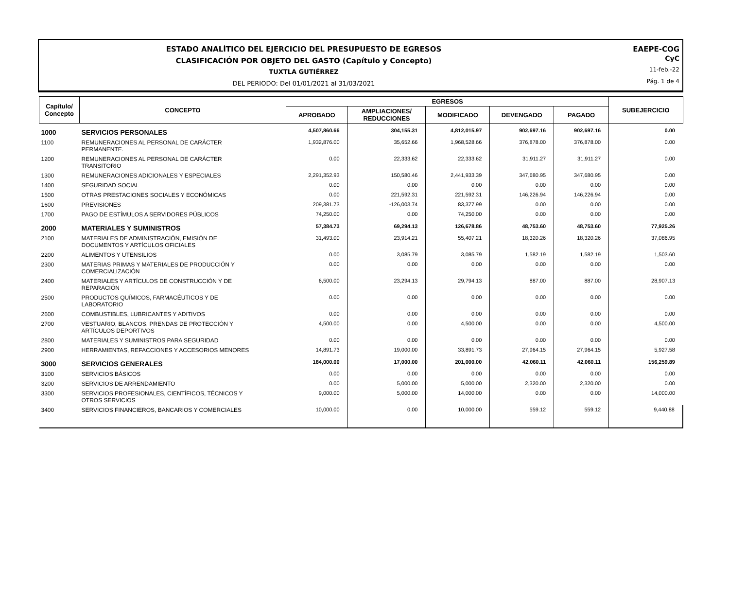ESTADO ANALÍTICO DEL EJERCICIO DEL PRESUPUESTO DE EGRESOS
CLASIFICACIÓN POR OBJETO DEL GASTO (Capítulo y Concepto)
TUXTLA GUTIÉRREZ
DEL PERIODO: Del 01/01/2021 al 31/03/2021
EAEPE-COG
CyC
11-feb.-22
Pág. 1 de 4
| Capítulo/ Concepto | CONCEPTO | EGRESOS | | | | | SUBEJERCICIO |
| --- | --- | --- | --- | --- | --- | --- | --- |
| | | APROBADO | AMPLIACIONES/ REDUCCIONES | MODIFICADO | DEVENGADO | PAGADO | |
| 1000 | SERVICIOS PERSONALES | 4,507,860.66 | 304,155.31 | 4,812,015.97 | 902,697.16 | 902,697.16 | 0.00 |
| 1100 | REMUNERACIONES AL PERSONAL DE CARÁCTER PERMANENTE. | 1,932,876.00 | 35,652.66 | 1,968,528.66 | 376,878.00 | 376,878.00 | 0.00 |
| 1200 | REMUNERACIONES AL PERSONAL DE CARÁCTER TRANSITORIO | 0.00 | 22,333.62 | 22,333.62 | 31,911.27 | 31,911.27 | 0.00 |
| 1300 | REMUNERACIONES ADICIONALES Y ESPECIALES | 2,291,352.93 | 150,580.46 | 2,441,933.39 | 347,680.95 | 347,680.95 | 0.00 |
| 1400 | SEGURIDAD SOCIAL | 0.00 | 0.00 | 0.00 | 0.00 | 0.00 | 0.00 |
| 1500 | OTRAS PRESTACIONES SOCIALES Y ECONÓMICAS | 0.00 | 221,592.31 | 221,592.31 | 146,226.94 | 146,226.94 | 0.00 |
| 1600 | PREVISIONES | 209,381.73 | -126,003.74 | 83,377.99 | 0.00 | 0.00 | 0.00 |
| 1700 | PAGO DE ESTÍMULOS A SERVIDORES PÚBLICOS | 74,250.00 | 0.00 | 74,250.00 | 0.00 | 0.00 | 0.00 |
| 2000 | MATERIALES Y SUMINISTROS | 57,384.73 | 69,294.13 | 126,678.86 | 48,753.60 | 48,753.60 | 77,925.26 |
| 2100 | MATERIALES DE ADMINISTRACIÓN, EMISIÓN DE DOCUMENTOS Y ARTÍCULOS OFICIALES | 31,493.00 | 23,914.21 | 55,407.21 | 18,320.26 | 18,320.26 | 37,086.95 |
| 2200 | ALIMENTOS Y UTENSILIOS | 0.00 | 3,085.79 | 3,085.79 | 1,582.19 | 1,582.19 | 1,503.60 |
| 2300 | MATERIAS PRIMAS Y MATERIALES DE PRODUCCIÓN Y COMERCIALIZACIÓN | 0.00 | 0.00 | 0.00 | 0.00 | 0.00 | 0.00 |
| 2400 | MATERIALES Y ARTÍCULOS DE CONSTRUCCIÓN Y DE REPARACIÓN | 6,500.00 | 23,294.13 | 29,794.13 | 887.00 | 887.00 | 28,907.13 |
| 2500 | PRODUCTOS QUÍMICOS, FARMACÉUTICOS Y DE LABORATORIO | 0.00 | 0.00 | 0.00 | 0.00 | 0.00 | 0.00 |
| 2600 | COMBUSTIBLES, LUBRICANTES Y ADITIVOS | 0.00 | 0.00 | 0.00 | 0.00 | 0.00 | 0.00 |
| 2700 | VESTUARIO, BLANCOS, PRENDAS DE PROTECCIÓN Y ARTÍCULOS DEPORTIVOS | 4,500.00 | 0.00 | 4,500.00 | 0.00 | 0.00 | 4,500.00 |
| 2800 | MATERIALES Y SUMINISTROS PARA SEGURIDAD | 0.00 | 0.00 | 0.00 | 0.00 | 0.00 | 0.00 |
| 2900 | HERRAMIENTAS, REFACCIONES Y ACCESORIOS MENORES | 14,891.73 | 19,000.00 | 33,891.73 | 27,964.15 | 27,964.15 | 5,927.58 |
| 3000 | SERVICIOS GENERALES | 184,000.00 | 17,000.00 | 201,000.00 | 42,060.11 | 42,060.11 | 156,259.89 |
| 3100 | SERVICIOS BÁSICOS | 0.00 | 0.00 | 0.00 | 0.00 | 0.00 | 0.00 |
| 3200 | SERVICIOS DE ARRENDAMIENTO | 0.00 | 5,000.00 | 5,000.00 | 2,320.00 | 2,320.00 | 0.00 |
| 3300 | SERVICIOS PROFESIONALES, CIENTÍFICOS, TÉCNICOS Y OTROS SERVICIOS | 9,000.00 | 5,000.00 | 14,000.00 | 0.00 | 0.00 | 14,000.00 |
| 3400 | SERVICIOS FINANCIEROS, BANCARIOS Y COMERCIALES | 10,000.00 | 0.00 | 10,000.00 | 559.12 | 559.12 | 9,440.88 |